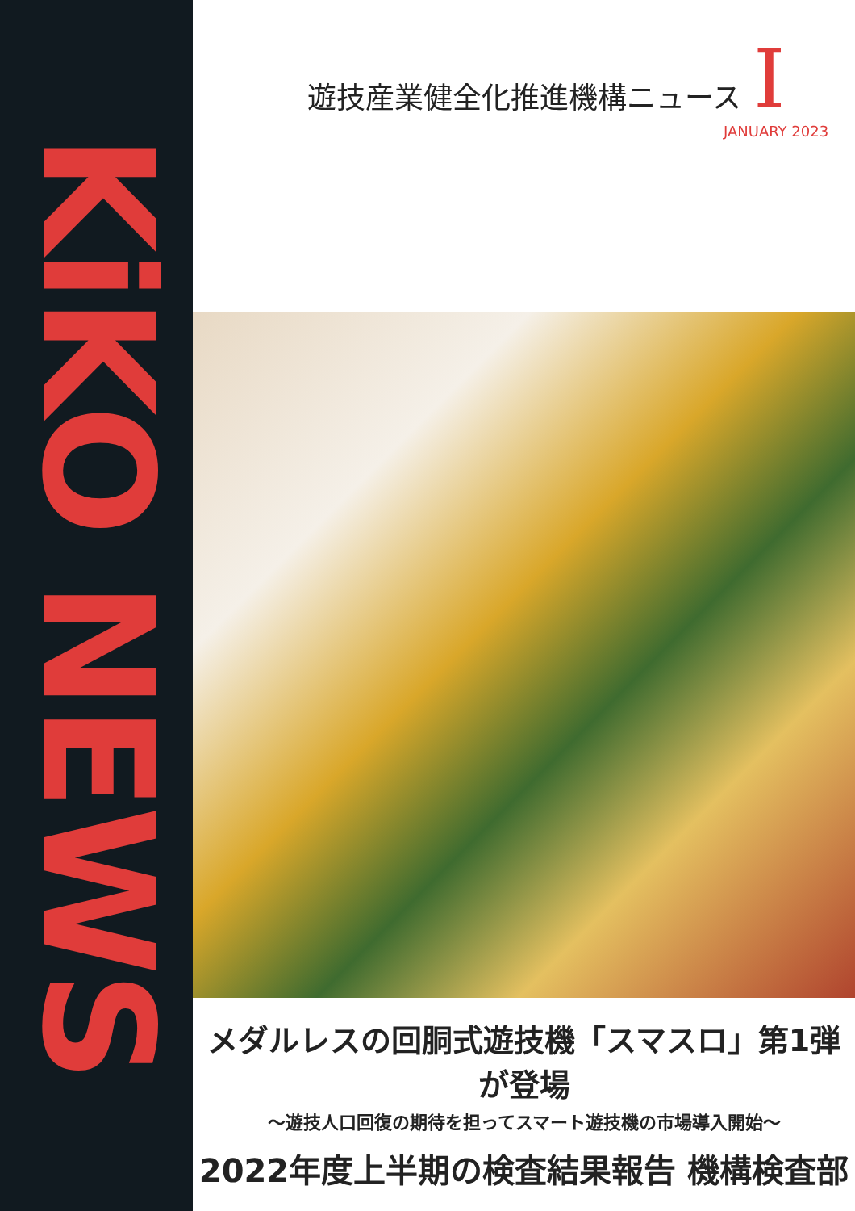KiKO NEWS
遊技産業健全化推進機構ニュース I
JANUARY 2023
メダルレスの回胴式遊技機「スマスロ」第1弾が登場
〜遊技人口回復の期待を担ってスマート遊技機の市場導入開始〜
2022年度上半期の検査結果報告 機構検査部